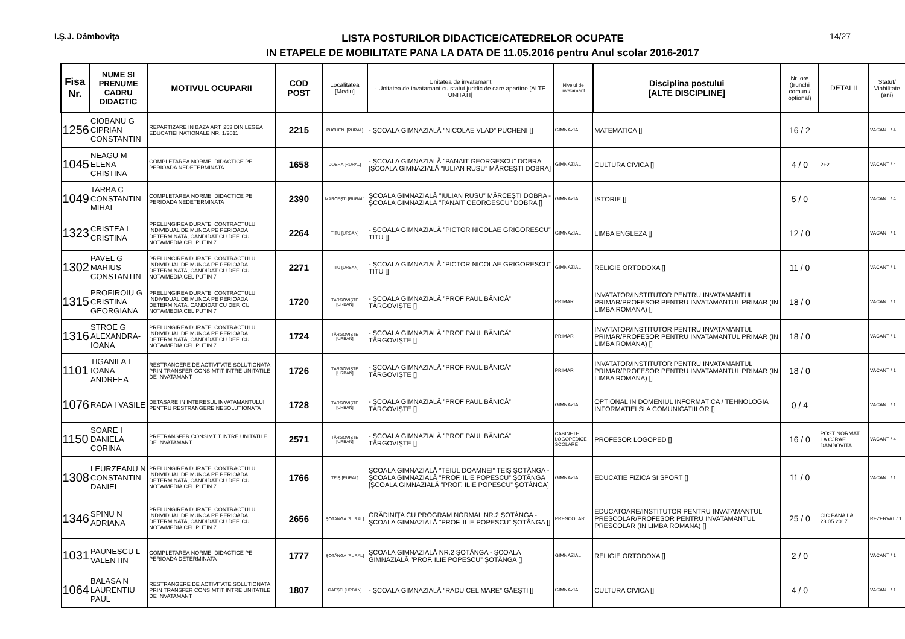I.Ş.J. Dâmboviţa
LISTA POSTURILOR DIDACTICE/CATEDRELOR OCUPATE
IN ETAPELE DE MOBILITATE PANA LA DATA DE 11.05.2016 pentru Anul scolar 2016-2017
14/27
| Fisa Nr. | NUME SI PRENUME CADRU DIDACTIC | MOTIVUL OCUPARII | COD POST | Localitatea [Mediu] | Unitatea de invatamant - Unitatea de invatamant cu statut juridic de care apartine [ALTE UNITATI] | Nivelul de invatamant | Disciplina postului [ALTE DISCIPLINE] | Nr. ore (trunchi comun / optional) | DETALII | Statut/ Viabilitate (ani) |
| --- | --- | --- | --- | --- | --- | --- | --- | --- | --- | --- |
| 1256 | CIOBANU G CIPRIAN CONSTANTIN | REPARTIZARE IN BAZA ART. 253 DIN LEGEA EDUCATIEI NATIONALE NR. 1/2011 | 2215 | PUCHENI [RURAL] | - ŞCOALA GIMNAZIALĂ ”NICOLAE VLAD” PUCHENI [] | GIMNAZIAL | MATEMATICA [] | 16 / 2 | | VACANT / 4 |
| 1045 | NEAGU M ELENA CRISTINA | COMPLETAREA NORMEI DIDACTICE PE PERIOADA NEDETERMINATA | 1658 | DOBRA [RURAL] | - ŞCOALA GIMNAZIALĂ ”PANAIT GEORGESCU” DOBRA [ŞCOALA GIMNAZIALĂ ”IULIAN RUSU” MĂRCEŞTI DOBRA] | GIMNAZIAL | CULTURA CIVICA [] | 4 / 0 | 2+2 | VACANT / 4 |
| 1049 | TARBA C CONSTANTIN MIHAI | COMPLETAREA NORMEI DIDACTICE PE PERIOADA NEDETERMINATA | 2390 | MĂRCEŞTI [RURAL] | ŞCOALA GIMNAZIALĂ ”IULIAN RUSU” MĂRCEŞTI DOBRA - ŞCOALA GIMNAZIALĂ ”PANAIT GEORGESCU” DOBRA [] | GIMNAZIAL | ISTORIE [] | 5 / 0 | | VACANT / 4 |
| 1323 | CRISTEA I CRISTINA | PRELUNGIREA DURATEI CONTRACTULUI INDIVIDUAL DE MUNCA PE PERIOADA DETERMINATA, CANDIDAT CU DEF. CU NOTA/MEDIA CEL PUTIN 7 | 2264 | TITU [URBAN] | - ŞCOALA GIMNAZIALĂ ”PICTOR NICOLAE GRIGORESCU” TITU [] | GIMNAZIAL | LIMBA ENGLEZA [] | 12 / 0 | | VACANT / 1 |
| 1302 | PAVEL G MARIUS CONSTANTIN | PRELUNGIREA DURATEI CONTRACTULUI INDIVIDUAL DE MUNCA PE PERIOADA DETERMINATA, CANDIDAT CU DEF. CU NOTA/MEDIA CEL PUTIN 7 | 2271 | TITU [URBAN] | - ŞCOALA GIMNAZIALĂ ”PICTOR NICOLAE GRIGORESCU” TITU [] | GIMNAZIAL | RELIGIE ORTODOXA [] | 11 / 0 | | VACANT / 1 |
| 1315 | PROFIROIU G CRISTINA GEORGIANA | PRELUNGIREA DURATEI CONTRACTULUI INDIVIDUAL DE MUNCA PE PERIOADA DETERMINATA, CANDIDAT CU DEF. CU NOTA/MEDIA CEL PUTIN 7 | 1720 | TÂRGOVIŞTE [URBAN] | - ŞCOALA GIMNAZIALĂ ”PROF PAUL BĂNICĂ” TÂRGOVIŞTE [] | PRIMAR | INVATATOR/INSTITUTOR PENTRU INVATAMANTUL PRIMAR/PROFESOR PENTRU INVATAMANTUL PRIMAR (IN LIMBA ROMANA) [] | 18 / 0 | | VACANT / 1 |
| 1316 | STROE G ALEXANDRA-IOANA | PRELUNGIREA DURATEI CONTRACTULUI INDIVIDUAL DE MUNCA PE PERIOADA DETERMINATA, CANDIDAT CU DEF. CU NOTA/MEDIA CEL PUTIN 7 | 1724 | TÂRGOVIŞTE [URBAN] | - ŞCOALA GIMNAZIALĂ ”PROF PAUL BĂNICĂ” TÂRGOVIŞTE [] | PRIMAR | INVATATOR/INSTITUTOR PENTRU INVATAMANTUL PRIMAR/PROFESOR PENTRU INVATAMANTUL PRIMAR (IN LIMBA ROMANA) [] | 18 / 0 | | VACANT / 1 |
| 1101 | TIGANILA I IOANA ANDREEA | RESTRANGERE DE ACTIVITATE SOLUTIONATA PRIN TRANSFER CONSIMTIT INTRE UNITATILE DE INVATAMANT | 1726 | TÂRGOVIŞTE [URBAN] | - ŞCOALA GIMNAZIALĂ ”PROF PAUL BĂNICĂ” TÂRGOVIŞTE [] | PRIMAR | INVATATOR/INSTITUTOR PENTRU INVATAMANTUL PRIMAR/PROFESOR PENTRU INVATAMANTUL PRIMAR (IN LIMBA ROMANA) [] | 18 / 0 | | VACANT / 1 |
| 1076 | RADA I VASILE | DETASARE IN INTERESUL INVATAMANTULUI PENTRU RESTRANGERE NESOLUTIONATA | 1728 | TÂRGOVIŞTE [URBAN] | - ŞCOALA GIMNAZIALĂ ”PROF PAUL BĂNICĂ” TÂRGOVIŞTE [] | GIMNAZIAL | OPTIONAL IN DOMENIUL INFORMATICA / TEHNOLOGIA INFORMATIEI SI A COMUNICATIILOR [] | 0 / 4 | | VACANT / 1 |
| 1150 | SOARE I DANIELA CORINA | PRETRANSFER CONSIMTIT INTRE UNITATILE DE INVATAMANT | 2571 | TÂRGOVIŞTE [URBAN] | - ŞCOALA GIMNAZIALĂ ”PROF PAUL BĂNICĂ” TÂRGOVIŞTE [] | CABINETE LOGOPEDICE SCOLARE | PROFESOR LOGOPED [] | 16 / 0 | POST NORMAT LA CJRAE DAMBOVITA | VACANT / 4 |
| 1308 | LEURZEANU N CONSTANTIN DANIEL | PRELUNGIREA DURATEI CONTRACTULUI INDIVIDUAL DE MUNCA PE PERIOADA DETERMINATA, CANDIDAT CU DEF. CU NOTA/MEDIA CEL PUTIN 7 | 1766 | TEIŞ [RURAL] | ŞCOALA GIMNAZIALĂ ”TEIUL DOAMNEI” TEIŞ ŞOTÂNGA - ŞCOALA GIMNAZIALĂ ”PROF. ILIE POPESCU” ŞOTÂNGA [ŞCOALA GIMNAZIALĂ ”PROF. ILIE POPESCU” ŞOTÂNGA] | GIMNAZIAL | EDUCATIE FIZICA SI SPORT [] | 11 / 0 | | VACANT / 1 |
| 1346 | SPINU N ADRIANA | PRELUNGIREA DURATEI CONTRACTULUI INDIVIDUAL DE MUNCA PE PERIOADA DETERMINATA, CANDIDAT CU DEF. CU NOTA/MEDIA CEL PUTIN 7 | 2656 | ŞOTÂNGA [RURAL] | GRĂDINIŢA CU PROGRAM NORMAL NR.2 ŞOTÂNGA - ŞCOALA GIMNAZIALĂ ”PROF. ILIE POPESCU” ŞOTÂNGA [] | PRESCOLAR | EDUCATOARE/INSTITUTOR PENTRU INVATAMANTUL PRESCOLAR/PROFESOR PENTRU INVATAMANTUL PRESCOLAR (IN LIMBA ROMANA) [] | 25 / 0 | CIC PANA LA 23.05.2017 | REZERVAT / 1 |
| 1031 | PAUNESCU L VALENTIN | COMPLETAREA NORMEI DIDACTICE PE PERIOADA DETERMINATA | 1777 | ŞOTÂNGA [RURAL] | ŞCOALA GIMNAZIALĂ NR.2 ŞOTÂNGA - ŞCOALA GIMNAZIALĂ ”PROF. ILIE POPESCU” ŞOTÂNGA [] | GIMNAZIAL | RELIGIE ORTODOXA [] | 2 / 0 | | VACANT / 1 |
| 1064 | BALASA N LAURENTIU PAUL | RESTRANGERE DE ACTIVITATE SOLUTIONATA PRIN TRANSFER CONSIMTIT INTRE UNITATILE DE INVATAMANT | 1807 | GĂEŞTI [URBAN] | - ŞCOALA GIMNAZIALĂ ”RADU CEL MARE” GĂEŞTI [] | GIMNAZIAL | CULTURA CIVICA [] | 4 / 0 | | VACANT / 1 |